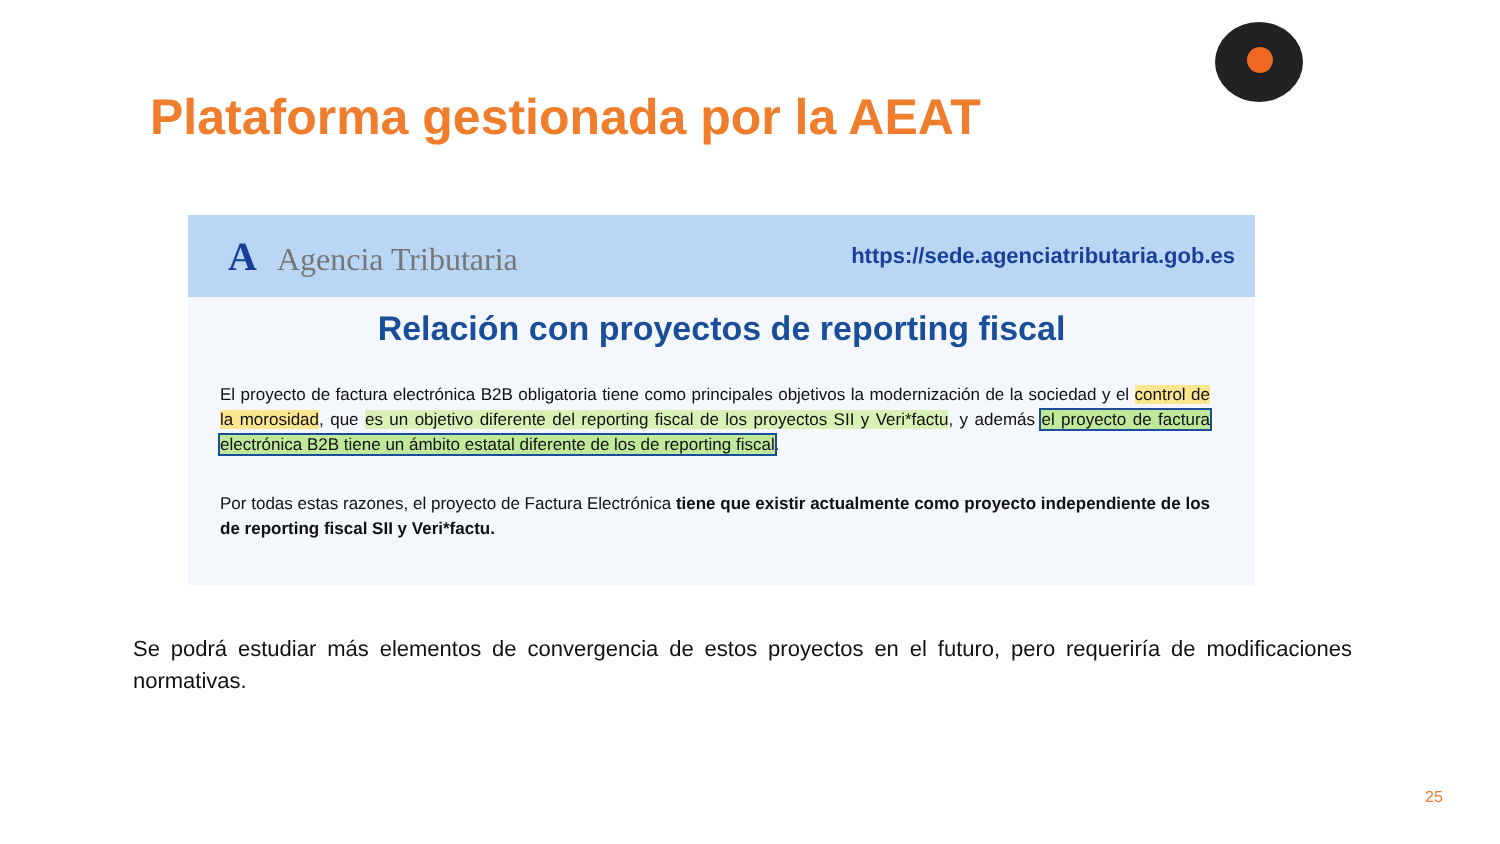Plataforma gestionada por la AEAT
A Agencia Tributaria
https://sede.agenciatributaria.gob.es
Relación con proyectos de reporting fiscal
El proyecto de factura electrónica B2B obligatoria tiene como principales objetivos la modernización de la sociedad y el control de la morosidad, que es un objetivo diferente del reporting fiscal de los proyectos SII y Veri*factu, y además el proyecto de factura electrónica B2B tiene un ámbito estatal diferente de los de reporting fiscal.
Por todas estas razones, el proyecto de Factura Electrónica tiene que existir actualmente como proyecto independiente de los de reporting fiscal SII y Veri*factu.
Se podrá estudiar más elementos de convergencia de estos proyectos en el futuro, pero requeriría de modificaciones normativas.
25